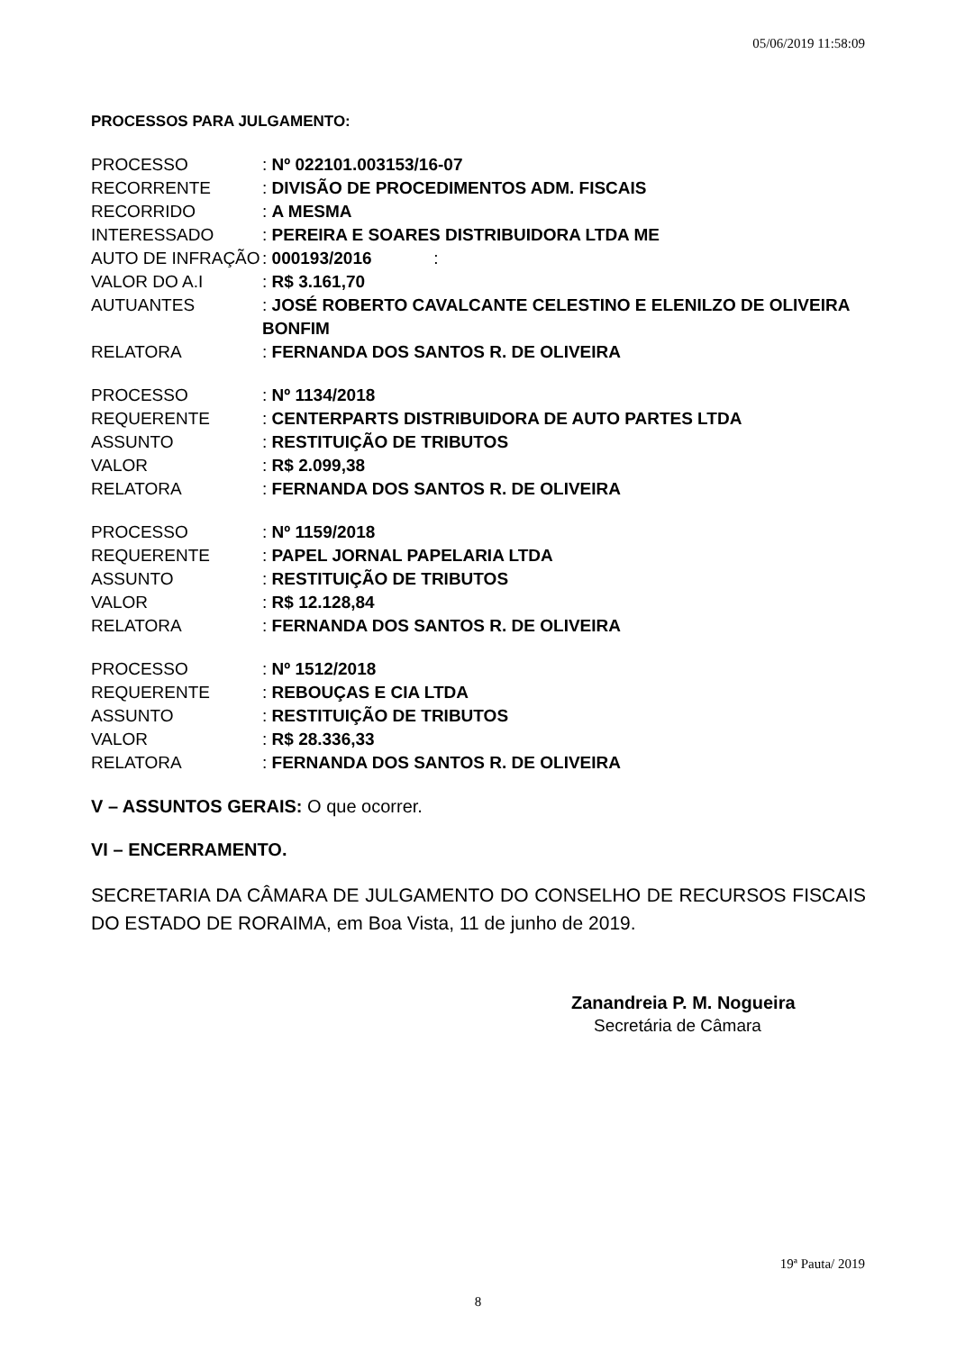05/06/2019 11:58:09
PROCESSOS PARA JULGAMENTO:
PROCESSO: Nº 022101.003153/16-07
RECORRENTE: DIVISÃO DE PROCEDIMENTOS ADM. FISCAIS
RECORRIDO: A MESMA
INTERESSADO: PEREIRA E SOARES DISTRIBUIDORA LTDA ME
AUTO DE INFRAÇÃO: 000193/2016 :
VALOR DO A.I: R$ 3.161,70
AUTUANTES: JOSÉ ROBERTO CAVALCANTE CELESTINO E ELENILZO DE OLIVEIRA BONFIM
RELATORA: FERNANDA DOS SANTOS R. DE OLIVEIRA
PROCESSO: Nº 1134/2018
REQUERENTE: CENTERPARTS DISTRIBUIDORA DE AUTO PARTES LTDA
ASSUNTO: RESTITUIÇÃO DE TRIBUTOS
VALOR: R$ 2.099,38
RELATORA: FERNANDA DOS SANTOS R. DE OLIVEIRA
PROCESSO: Nº 1159/2018
REQUERENTE: PAPEL JORNAL PAPELARIA LTDA
ASSUNTO: RESTITUIÇÃO DE TRIBUTOS
VALOR: R$ 12.128,84
RELATORA: FERNANDA DOS SANTOS R. DE OLIVEIRA
PROCESSO: Nº 1512/2018
REQUERENTE: REBOUÇAS E CIA LTDA
ASSUNTO: RESTITUIÇÃO DE TRIBUTOS
VALOR: R$ 28.336,33
RELATORA: FERNANDA DOS SANTOS R. DE OLIVEIRA
V – ASSUNTOS GERAIS: O que ocorrer.
VI – ENCERRAMENTO.
SECRETARIA DA CÂMARA DE JULGAMENTO DO CONSELHO DE RECURSOS FISCAIS DO ESTADO DE RORAIMA, em Boa Vista, 11 de junho de 2019.
Zanandreia P. M. Nogueira
Secretária de Câmara
19ª Pauta/ 2019
8